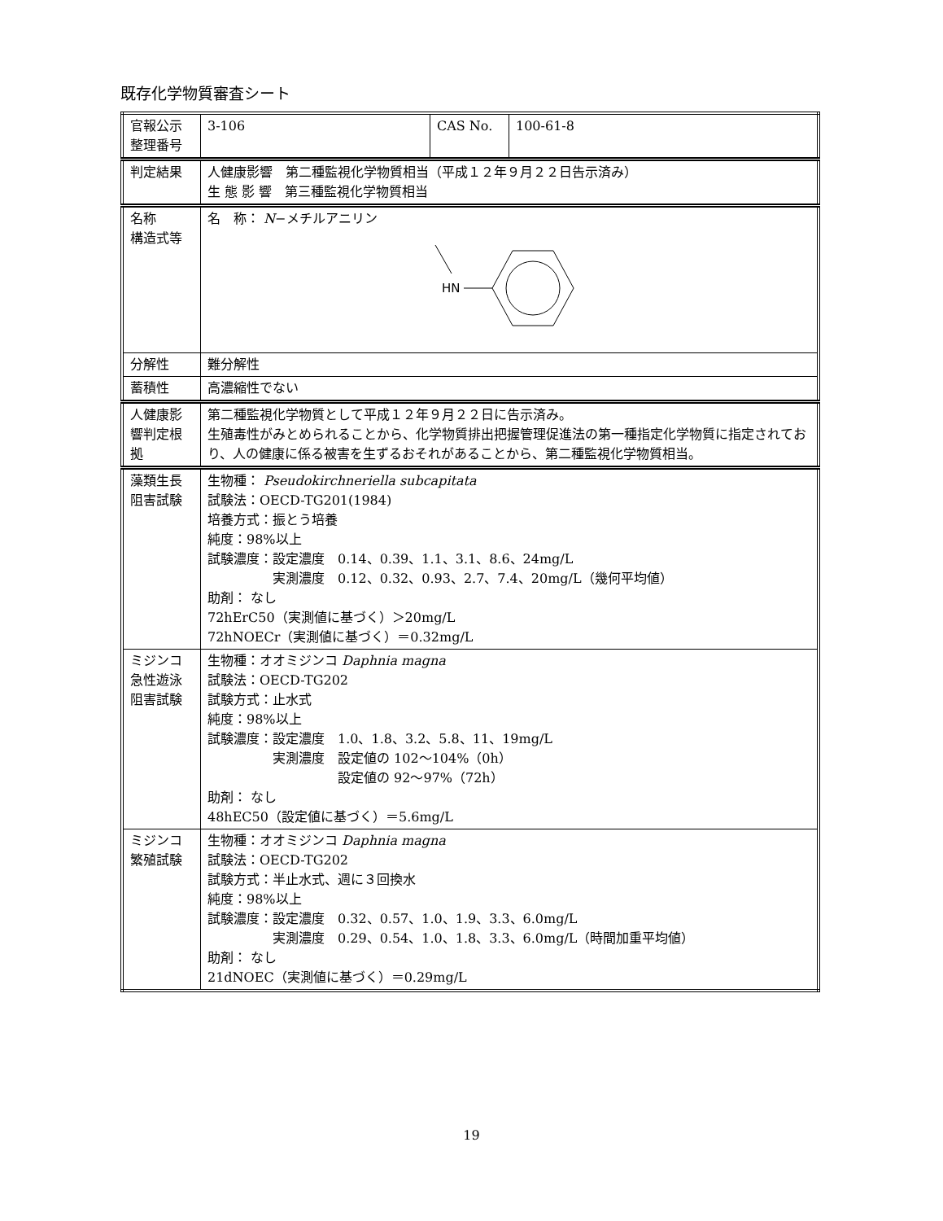既存化学物質審査シート
| 官報公示 整理番号 | 3-106 | CAS No. | 100-61-8 |
| 判定結果 | 人健康影響 第二種監視化学物質相当（平成１２年９月２２日告示済み） 生 態 影 響 第三種監視化学物質相当 | | |
| 名称 構造式等 | 名 称： N −メチルアニリン HN | | |
| 分解性 | 難分解性 | | |
| 蓄積性 | 高濃縮性でない | | |
| 人健康影 響判定根 拠 | 第二種監視化学物質として平成１２年９月２２日に告示済み。 生殖毒性がみとめられることから、化学物質排出把握管理促進法の第一種指定化学物質に指定されており、人の健康に係る被害を生ずるおそれがあることから、第二種監視化学物質相当。 | | |
| 藻類生長 阻害試験 | 生物種： Pseudokirchneriella subcapitata 試験法：OECD-TG201(1984) 培養方式：振とう培養 純度：98%以上 試験濃度：設定濃度 0.14、0.39、1.1、3.1、8.6、24mg/L 実測濃度 0.12、0.32、0.93、2.7、7.4、20mg/L（幾何平均値） 助剤： なし 72hErC50（実測値に基づく）＞20mg/L 72hNOECr（実測値に基づく）＝0.32mg/L | | |
| ミジンコ 急性遊泳 阻害試験 | 生物種：オオミジンコ Daphnia magna 試験法：OECD-TG202 試験方式：止水式 純度：98%以上 試験濃度：設定濃度 1.0、1.8、3.2、5.8、11、19mg/L 実測濃度 設定値の 102～104%（0h） 設定値の 92～97%（72h） 助剤： なし 48hEC50（設定値に基づく）＝5.6mg/L | | |
| ミジンコ 繁殖試験 | 生物種：オオミジンコ Daphnia magna 試験法：OECD-TG202 試験方式：半止水式、週に３回換水 純度：98%以上 試験濃度：設定濃度 0.32、0.57、1.0、1.9、3.3、6.0mg/L 実測濃度 0.29、0.54、1.0、1.8、3.3、6.0mg/L（時間加重平均値） 助剤： なし 21dNOEC（実測値に基づく）＝0.29mg/L | | |
19